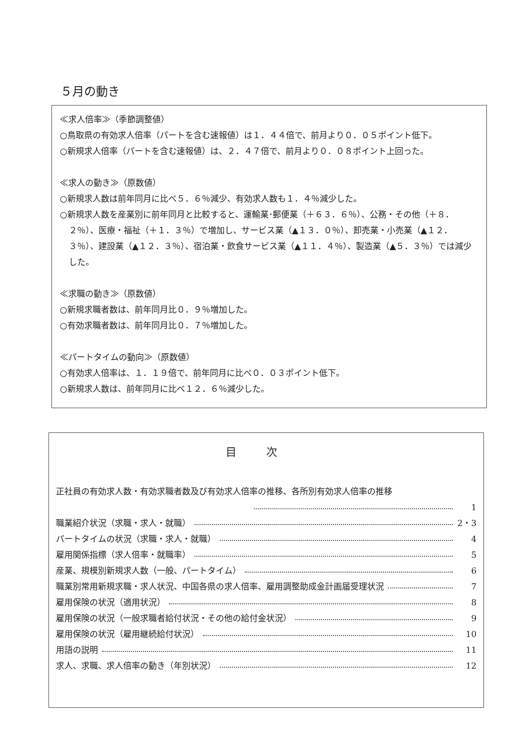５月の動き
≪求人倍率≫（季節調整値）
○鳥取県の有効求人倍率（パートを含む速報値）は１．４４倍で、前月より０．０５ポイント低下。
○新規求人倍率（パートを含む速報値）は、２．４７倍で、前月より０．０８ポイント上回った。
≪求人の動き≫（原数値）
○新規求人数は前年同月に比べ５．６％減少、有効求人数も１．４％減少した。
○新規求人数を産業別に前年同月と比較すると、運輸業･郵便業（＋６３．６％）、公務・その他（＋８．２％）、医療・福祉（＋１．３％）で増加し、サービス業（▲１３．０％）、卸売業・小売業（▲１２．３％）、建設業（▲１２．３％）、宿泊業・飲食サービス業（▲１１．４％）、製造業（▲５．３％）では減少した。
≪求職の動き≫（原数値）
○新規求職者数は、前年同月比０．９％増加した。
○有効求職者数は、前年同月比０．７％増加した。
≪パートタイムの動向≫（原数値）
○有効求人倍率は、１．１９倍で、前年同月に比べ０．０３ポイント低下。
○新規求人数は、前年同月に比べ１２．６％減少した。
目次
正社員の有効求人数・有効求職者数及び有効求人倍率の推移、各所別有効求人倍率の推移
1
職業紹介状況（求職・求人・就職） 2・3
パートタイムの状況（求職・求人・就職） 4
雇用関係指標（求人倍率・就職率） 5
産業、規模別新規求人数（一般、パートタイム） 6
職業別常用新規求職・求人状況、中国各県の求人倍率、雇用調整助成金計画届受理状況 7
雇用保険の状況（適用状況） 8
雇用保険の状況（一般求職者給付状況・その他の給付金状況） 9
雇用保険の状況（雇用継続給付状況） 10
用語の説明 11
求人、求職、求人倍率の動き（年別状況） 12